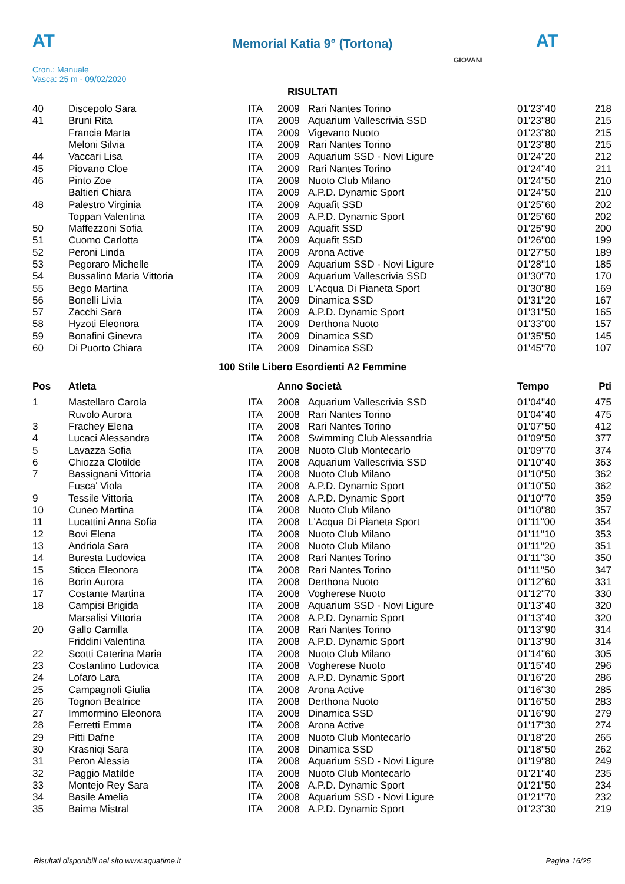AT AT
Memorial Katia 9° (Tortona)
Cron.: Manuale
Vasca: 25 m - 09/02/2020
GIOVANI
RISULTATI
| 40 | Discepolo Sara | ITA | 2009 | Rari Nantes Torino | 01'23"40 | 218 |
| 41 | Bruni Rita | ITA | 2009 | Aquarium Vallescrivia SSD | 01'23"80 | 215 |
| | Francia Marta | ITA | 2009 | Vigevano Nuoto | 01'23"80 | 215 |
| | Meloni Silvia | ITA | 2009 | Rari Nantes Torino | 01'23"80 | 215 |
| 44 | Vaccari Lisa | ITA | 2009 | Aquarium SSD - Novi Ligure | 01'24"20 | 212 |
| 45 | Piovano Cloe | ITA | 2009 | Rari Nantes Torino | 01'24"40 | 211 |
| 46 | Pinto Zoe | ITA | 2009 | Nuoto Club Milano | 01'24"50 | 210 |
| | Baltieri Chiara | ITA | 2009 | A.P.D. Dynamic Sport | 01'24"50 | 210 |
| 48 | Palestro Virginia | ITA | 2009 | Aquafit SSD | 01'25"60 | 202 |
| | Toppan Valentina | ITA | 2009 | A.P.D. Dynamic Sport | 01'25"60 | 202 |
| 50 | Maffezzoni Sofia | ITA | 2009 | Aquafit SSD | 01'25"90 | 200 |
| 51 | Cuomo Carlotta | ITA | 2009 | Aquafit SSD | 01'26"00 | 199 |
| 52 | Peroni Linda | ITA | 2009 | Arona Active | 01'27"50 | 189 |
| 53 | Pegoraro Michelle | ITA | 2009 | Aquarium SSD - Novi Ligure | 01'28"10 | 185 |
| 54 | Bussalino Maria Vittoria | ITA | 2009 | Aquarium Vallescrivia SSD | 01'30"70 | 170 |
| 55 | Bego Martina | ITA | 2009 | L'Acqua Di Pianeta Sport | 01'30"80 | 169 |
| 56 | Bonelli Livia | ITA | 2009 | Dinamica SSD | 01'31"20 | 167 |
| 57 | Zacchi Sara | ITA | 2009 | A.P.D. Dynamic Sport | 01'31"50 | 165 |
| 58 | Hyzoti Eleonora | ITA | 2009 | Derthona Nuoto | 01'33"00 | 157 |
| 59 | Bonafini Ginevra | ITA | 2009 | Dinamica SSD | 01'35"50 | 145 |
| 60 | Di Puorto Chiara | ITA | 2009 | Dinamica SSD | 01'45"70 | 107 |
100 Stile Libero Esordienti A2 Femmine
| Pos | Atleta | | Anno Società | | Tempo | Pti |
| --- | --- | --- | --- | --- | --- | --- |
| 1 | Mastellaro Carola | ITA | 2008 | Aquarium Vallescrivia SSD | 01'04"40 | 475 |
| | Ruvolo Aurora | ITA | 2008 | Rari Nantes Torino | 01'04"40 | 475 |
| 3 | Frachey Elena | ITA | 2008 | Rari Nantes Torino | 01'07"50 | 412 |
| 4 | Lucaci Alessandra | ITA | 2008 | Swimming Club Alessandria | 01'09"50 | 377 |
| 5 | Lavazza Sofia | ITA | 2008 | Nuoto Club Montecarlo | 01'09"70 | 374 |
| 6 | Chiozza Clotilde | ITA | 2008 | Aquarium Vallescrivia SSD | 01'10"40 | 363 |
| 7 | Bassignani Vittoria | ITA | 2008 | Nuoto Club Milano | 01'10"50 | 362 |
| | Fusca' Viola | ITA | 2008 | A.P.D. Dynamic Sport | 01'10"50 | 362 |
| 9 | Tessile Vittoria | ITA | 2008 | A.P.D. Dynamic Sport | 01'10"70 | 359 |
| 10 | Cuneo Martina | ITA | 2008 | Nuoto Club Milano | 01'10"80 | 357 |
| 11 | Lucattini Anna Sofia | ITA | 2008 | L'Acqua Di Pianeta Sport | 01'11"00 | 354 |
| 12 | Bovi Elena | ITA | 2008 | Nuoto Club Milano | 01'11"10 | 353 |
| 13 | Andriola Sara | ITA | 2008 | Nuoto Club Milano | 01'11"20 | 351 |
| 14 | Buresta Ludovica | ITA | 2008 | Rari Nantes Torino | 01'11"30 | 350 |
| 15 | Sticca Eleonora | ITA | 2008 | Rari Nantes Torino | 01'11"50 | 347 |
| 16 | Borin Aurora | ITA | 2008 | Derthona Nuoto | 01'12"60 | 331 |
| 17 | Costante Martina | ITA | 2008 | Vogherese Nuoto | 01'12"70 | 330 |
| 18 | Campisi Brigida | ITA | 2008 | Aquarium SSD - Novi Ligure | 01'13"40 | 320 |
| | Marsalisi Vittoria | ITA | 2008 | A.P.D. Dynamic Sport | 01'13"40 | 320 |
| 20 | Gallo Camilla | ITA | 2008 | Rari Nantes Torino | 01'13"90 | 314 |
| | Friddini Valentina | ITA | 2008 | A.P.D. Dynamic Sport | 01'13"90 | 314 |
| 22 | Scotti Caterina Maria | ITA | 2008 | Nuoto Club Milano | 01'14"60 | 305 |
| 23 | Costantino Ludovica | ITA | 2008 | Vogherese Nuoto | 01'15"40 | 296 |
| 24 | Lofaro Lara | ITA | 2008 | A.P.D. Dynamic Sport | 01'16"20 | 286 |
| 25 | Campagnoli Giulia | ITA | 2008 | Arona Active | 01'16"30 | 285 |
| 26 | Tognon Beatrice | ITA | 2008 | Derthona Nuoto | 01'16"50 | 283 |
| 27 | Immormino Eleonora | ITA | 2008 | Dinamica SSD | 01'16"90 | 279 |
| 28 | Ferretti Emma | ITA | 2008 | Arona Active | 01'17"30 | 274 |
| 29 | Pitti Dafne | ITA | 2008 | Nuoto Club Montecarlo | 01'18"20 | 265 |
| 30 | Krasniqi Sara | ITA | 2008 | Dinamica SSD | 01'18"50 | 262 |
| 31 | Peron Alessia | ITA | 2008 | Aquarium SSD - Novi Ligure | 01'19"80 | 249 |
| 32 | Paggio Matilde | ITA | 2008 | Nuoto Club Montecarlo | 01'21"40 | 235 |
| 33 | Montejo Rey Sara | ITA | 2008 | A.P.D. Dynamic Sport | 01'21"50 | 234 |
| 34 | Basile Amelia | ITA | 2008 | Aquarium SSD - Novi Ligure | 01'21"70 | 232 |
| 35 | Baima Mistral | ITA | 2008 | A.P.D. Dynamic Sport | 01'23"30 | 219 |
Risultati disponibili nel sito www.aquatime.it Pagina 16/25